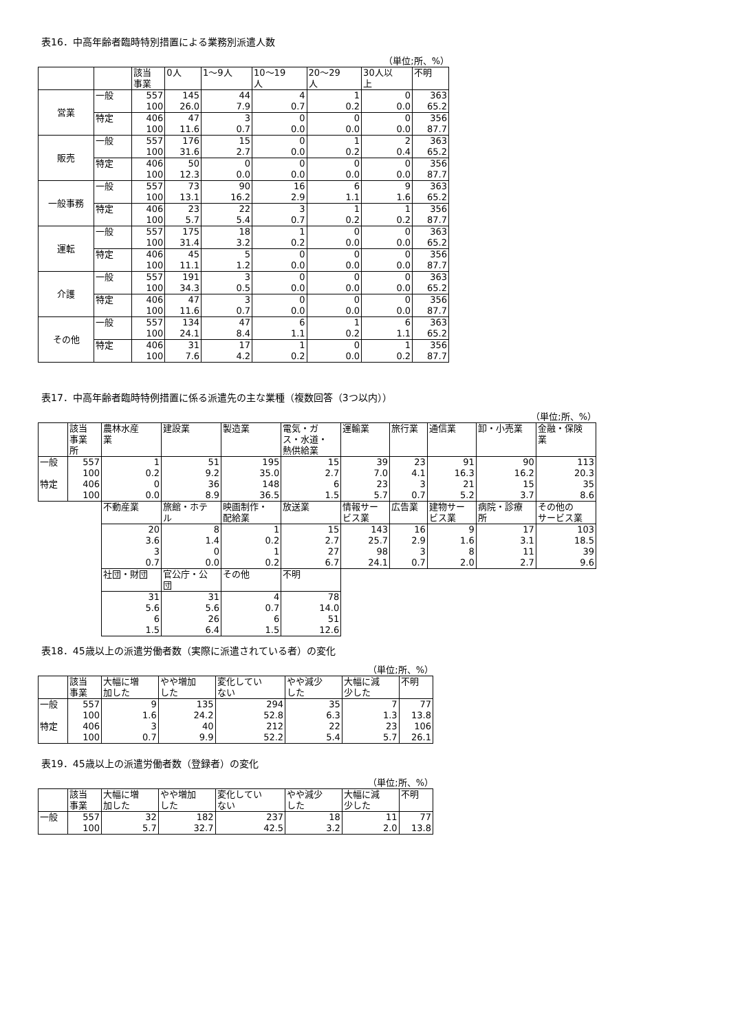表16．中高年齢者臨時特別措置による業務別派遣人数
（単位;所、%）
| | | 該当 事業 | 0人 | 1～9人 | 10～19 人 | 20～29 人 | 30人以 上 | 不明 |
| --- | --- | --- | --- | --- | --- | --- | --- | --- |
| 営業 | 一般 | 557 100 | 145 26.0 | 44 7.9 | 4 0.7 | 1 0.2 | 0 0.0 | 363 65.2 |
| | 特定 | 406 100 | 47 11.6 | 3 0.7 | 0 0.0 | 0 0.0 | 0 0.0 | 356 87.7 |
| 販売 | 一般 | 557 100 | 176 31.6 | 15 2.7 | 0 0.0 | 1 0.2 | 2 0.4 | 363 65.2 |
| | 特定 | 406 100 | 50 12.3 | 0 0.0 | 0 0.0 | 0 0.0 | 0 0.0 | 356 87.7 |
| 一般事務 | 一般 | 557 100 | 73 13.1 | 90 16.2 | 16 2.9 | 6 1.1 | 9 1.6 | 363 65.2 |
| | 特定 | 406 100 | 23 5.7 | 22 5.4 | 3 0.7 | 1 0.2 | 1 0.2 | 356 87.7 |
| 運転 | 一般 | 557 100 | 175 31.4 | 18 3.2 | 1 0.2 | 0 0.0 | 0 0.0 | 363 65.2 |
| | 特定 | 406 100 | 45 11.1 | 5 1.2 | 0 0.0 | 0 0.0 | 0 0.0 | 356 87.7 |
| 介護 | 一般 | 557 100 | 191 34.3 | 3 0.5 | 0 0.0 | 0 0.0 | 0 0.0 | 363 65.2 |
| | 特定 | 406 100 | 47 11.6 | 3 0.7 | 0 0.0 | 0 0.0 | 0 0.0 | 356 87.7 |
| その他 | 一般 | 557 100 | 134 24.1 | 47 8.4 | 6 1.1 | 1 0.2 | 6 1.1 | 363 65.2 |
| | 特定 | 406 100 | 31 7.6 | 17 4.2 | 1 0.2 | 0 0.0 | 1 0.2 | 356 87.7 |
表17．中高年齢者臨時特例措置に係る派遣先の主な業種（複数回答（3つ以内））
（単位;所、%）
| | 該当 事業 所 | 農林水産 業 | 建設業 | 製造業 | 電気・ガ ス・水道・ 熱供給業 | 運輸業 | 旅行業 | 通信業 | 卸・小売業 | 金融・保険 業 |
| --- | --- | --- | --- | --- | --- | --- | --- | --- | --- | --- |
| 一般 特定 | 557 100 406 100 | 1 0.2 0 0.0 | 51 9.2 36 8.9 | 195 35.0 148 36.5 | 15 2.7 6 1.5 | 39 7.0 23 5.7 | 23 4.1 3 0.7 | 91 16.3 21 5.2 | 90 16.2 15 3.7 | 113 20.3 35 8.6 |
| | | 不動産業 | 旅館・ホテ ル | 映画制作・ 配給業 | 放送業 | 情報サー ビス業 | 広告業 | 建物サー ビス業 | 病院・診療 所 | その他の サービス業 |
| | | 20 3.6 3 0.7 | 8 1.4 0 0.0 | 1 0.2 1 0.2 | 15 2.7 27 6.7 | 143 25.7 98 24.1 | 16 2.9 3 0.7 | 9 1.6 8 2.0 | 17 3.1 11 2.7 | 103 18.5 39 9.6 |
| | | 社団・財団 | 官公庁・公 団 | その他 | 不明 | | | | | |
| | | 31 5.6 6 1.5 | 31 5.6 26 6.4 | 4 0.7 6 1.5 | 78 14.0 51 12.6 | | | | | |
表18．45歳以上の派遣労働者数（実際に派遣されている者）の変化
（単位;所、%）
| | 該当 事業 | 大幅に増 加した | やや増加 した | 変化してい ない | やや減少 した | 大幅に減 少した | 不明 |
| --- | --- | --- | --- | --- | --- | --- | --- |
| 一般 特定 | 557 100 406 100 | 9 1.6 3 0.7 | 135 24.2 40 9.9 | 294 52.8 212 52.2 | 35 6.3 22 5.4 | 7 1.3 23 5.7 | 77 13.8 106 26.1 |
表19．45歳以上の派遣労働者数（登録者）の変化
（単位;所、%）
| | 該当 事業 | 大幅に増 加した | やや増加 した | 変化してい ない | やや減少 した | 大幅に減 少した | 不明 |
| --- | --- | --- | --- | --- | --- | --- | --- |
| 一般 | 557 100 | 32 5.7 | 182 32.7 | 237 42.5 | 18 3.2 | 11 2.0 | 77 13.8 |